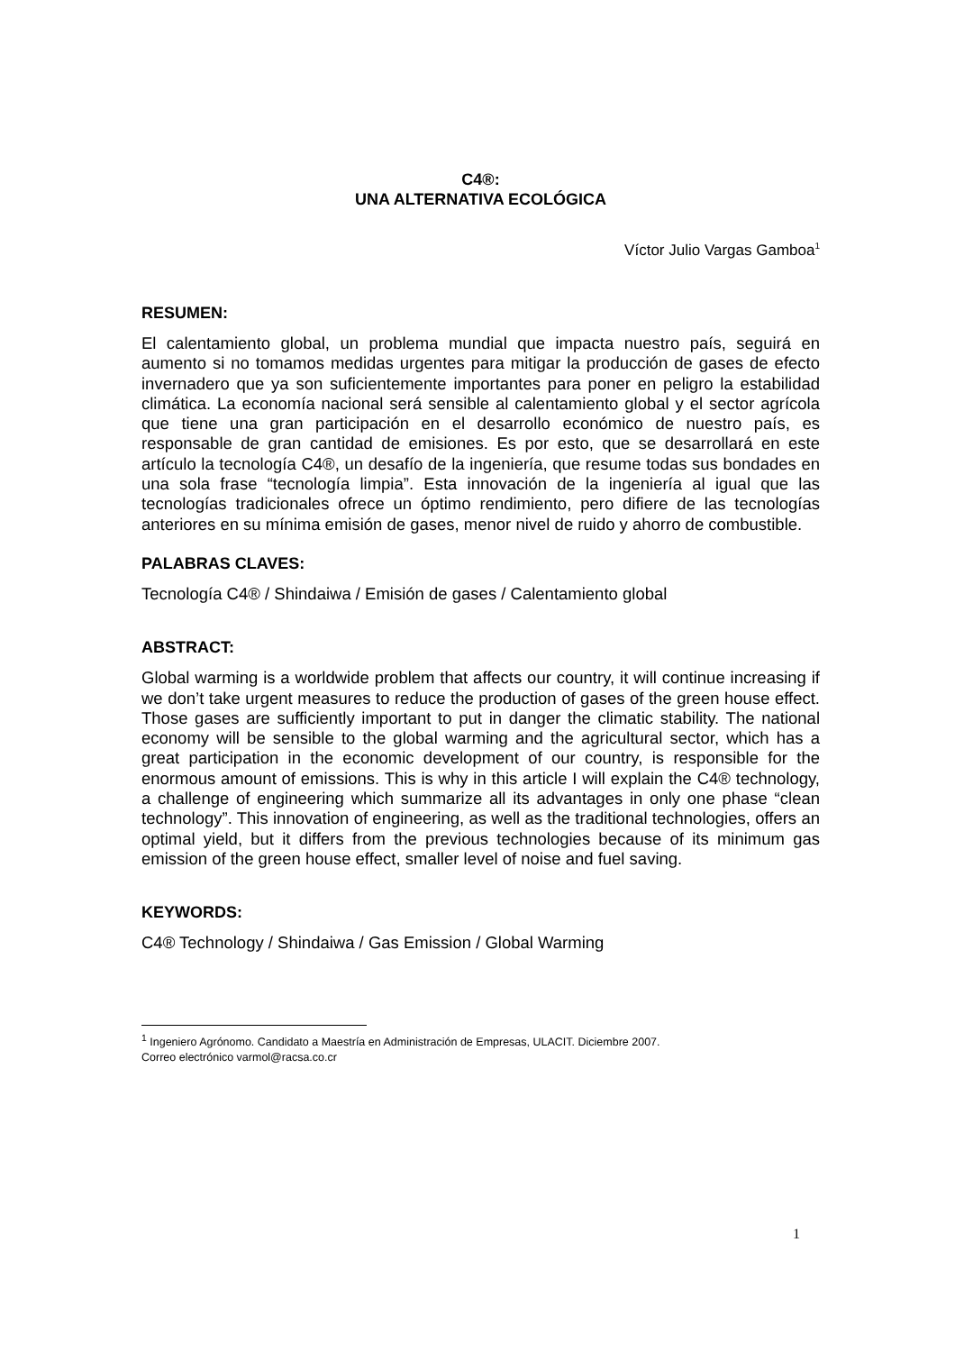C4®:
UNA ALTERNATIVA ECOLÓGICA
Víctor Julio Vargas Gamboa<sup>1</sup>
RESUMEN:
El calentamiento global, un problema mundial que impacta nuestro país, seguirá en aumento si no tomamos medidas urgentes para mitigar la producción de gases de efecto invernadero que ya son suficientemente importantes para poner en peligro la estabilidad climática. La economía nacional será sensible al calentamiento global y el sector agrícola que tiene una gran participación en el desarrollo económico de nuestro país, es responsable de gran cantidad de emisiones. Es por esto, que se desarrollará en este artículo la tecnología C4®, un desafío de la ingeniería, que resume todas sus bondades en una sola frase “tecnología limpia”. Esta innovación de la ingeniería al igual que las tecnologías tradicionales ofrece un óptimo rendimiento, pero difiere de las tecnologías anteriores en su mínima emisión de gases, menor nivel de ruido y ahorro de combustible.
PALABRAS CLAVES:
Tecnología C4® / Shindaiwa / Emisión de gases / Calentamiento global
ABSTRACT:
Global warming is a worldwide problem that affects our country, it will continue increasing if we don’t take urgent measures to reduce the production of gases of the green house effect. Those gases are sufficiently important to put in danger the climatic stability. The national economy will be sensible to the global warming and the agricultural sector, which has a great participation in the economic development of our country, is responsible for the enormous amount of emissions. This is why in this article I will explain the C4® technology, a challenge of engineering which summarize all its advantages in only one phase “clean technology”. This innovation of engineering, as well as the traditional technologies, offers an optimal yield, but it differs from the previous technologies because of its minimum gas emission of the green house effect, smaller level of noise and fuel saving.
KEYWORDS:
C4® Technology / Shindaiwa / Gas Emission / Global Warming
<sup>1</sup> Ingeniero Agrónomo. Candidato a Maestría en Administración de Empresas, ULACIT. Diciembre 2007.
Correo electrónico varmol@racsa.co.cr
1